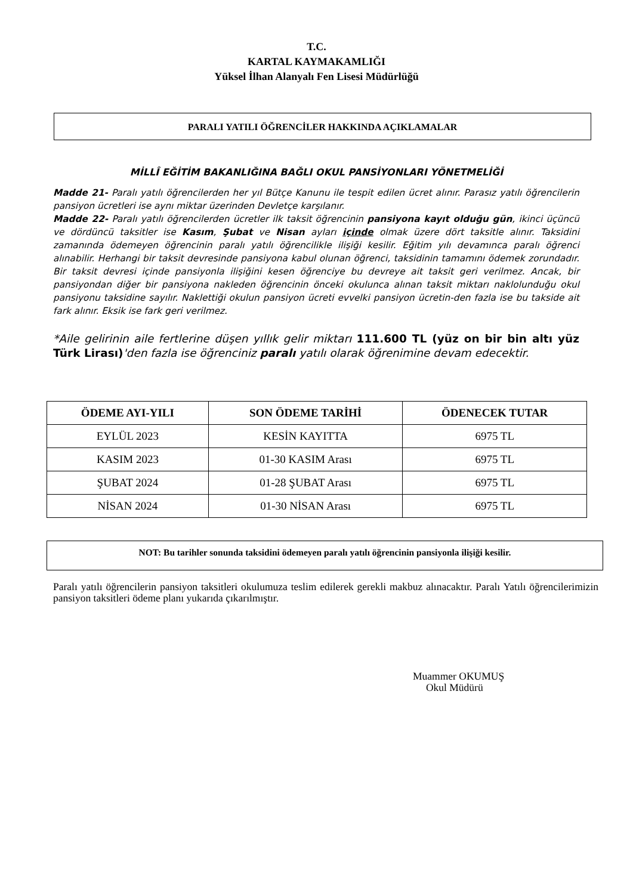T.C.
KARTAL KAYMAKAMLIĞI
Yüksel İlhan Alanyalı Fen Lisesi Müdürlüğü
PARALI YATILI ÖĞRENCİLER HAKKINDA AÇIKLAMALAR
MİLLÎ EĞİTİM BAKANLIĞINA BAĞLI OKUL PANSİYONLARI YÖNETMELİĞİ
Madde 21- Paralı yatılı öğrencilerden her yıl Bütçe Kanunu ile tespit edilen ücret alınır. Parasız yatılı öğrencilerin pansiyon ücretleri ise aynı miktar üzerinden Devletçe karşılanır.
Madde 22- Paralı yatılı öğrencilerden ücretler ilk taksit öğrencinin pansiyona kayıt olduğu gün, ikinci üçüncü ve dördüncü taksitler ise Kasım, Şubat ve Nisan ayları içinde olmak üzere dört taksitle alınır. Taksidini zamanında ödemeyen öğrencinin paralı yatılı öğrencilikle ilişiği kesilir. Eğitim yılı devamınca paralı öğrenci alınabilir. Herhangi bir taksit devresinde pansiyona kabul olunan öğrenci, taksidinin tamamını ödemek zorundadır. Bir taksit devresi içinde pansiyonla ilişiğini kesen öğrenciye bu devreye ait taksit geri verilmez. Ancak, bir pansiyondan diğer bir pansiyona nakleden öğrencinin önceki okulunca alınan taksit miktarı naklolunduğu okul pansiyonu taksidine sayılır. Naklettiği okulun pansiyon ücreti evvelki pansiyon ücretin-den fazla ise bu takside ait fark alınır. Eksik ise fark geri verilmez.
*Aile gelirinin aile fertlerine düşen yıllık gelir miktarı 111.600 TL (yüz on bir bin altı yüz Türk Lirası)'den fazla ise öğrenciniz paralı yatılı olarak öğrenimine devam edecektir.
| ÖDEME AYI-YILI | SON ÖDEME TARİHİ | ÖDENECEK TUTAR |
| --- | --- | --- |
| EYLÜL 2023 | KESİN KAYITTA | 6975 TL |
| KASIM 2023 | 01-30 KASIM Arası | 6975 TL |
| ŞUBAT 2024 | 01-28 ŞUBAT Arası | 6975 TL |
| NİSAN 2024 | 01-30 NİSAN Arası | 6975 TL |
NOT: Bu tarihler sonunda taksidini ödemeyen paralı yatılı öğrencinin pansiyonla ilişiği kesilir.
Paralı yatılı öğrencilerin pansiyon taksitleri okulumuza teslim edilerek gerekli makbuz alınacaktır. Paralı Yatılı öğrencilerimizin pansiyon taksitleri ödeme planı yukarıda çıkarılmıştır.
Muammer OKUMUŞ
Okul Müdürü